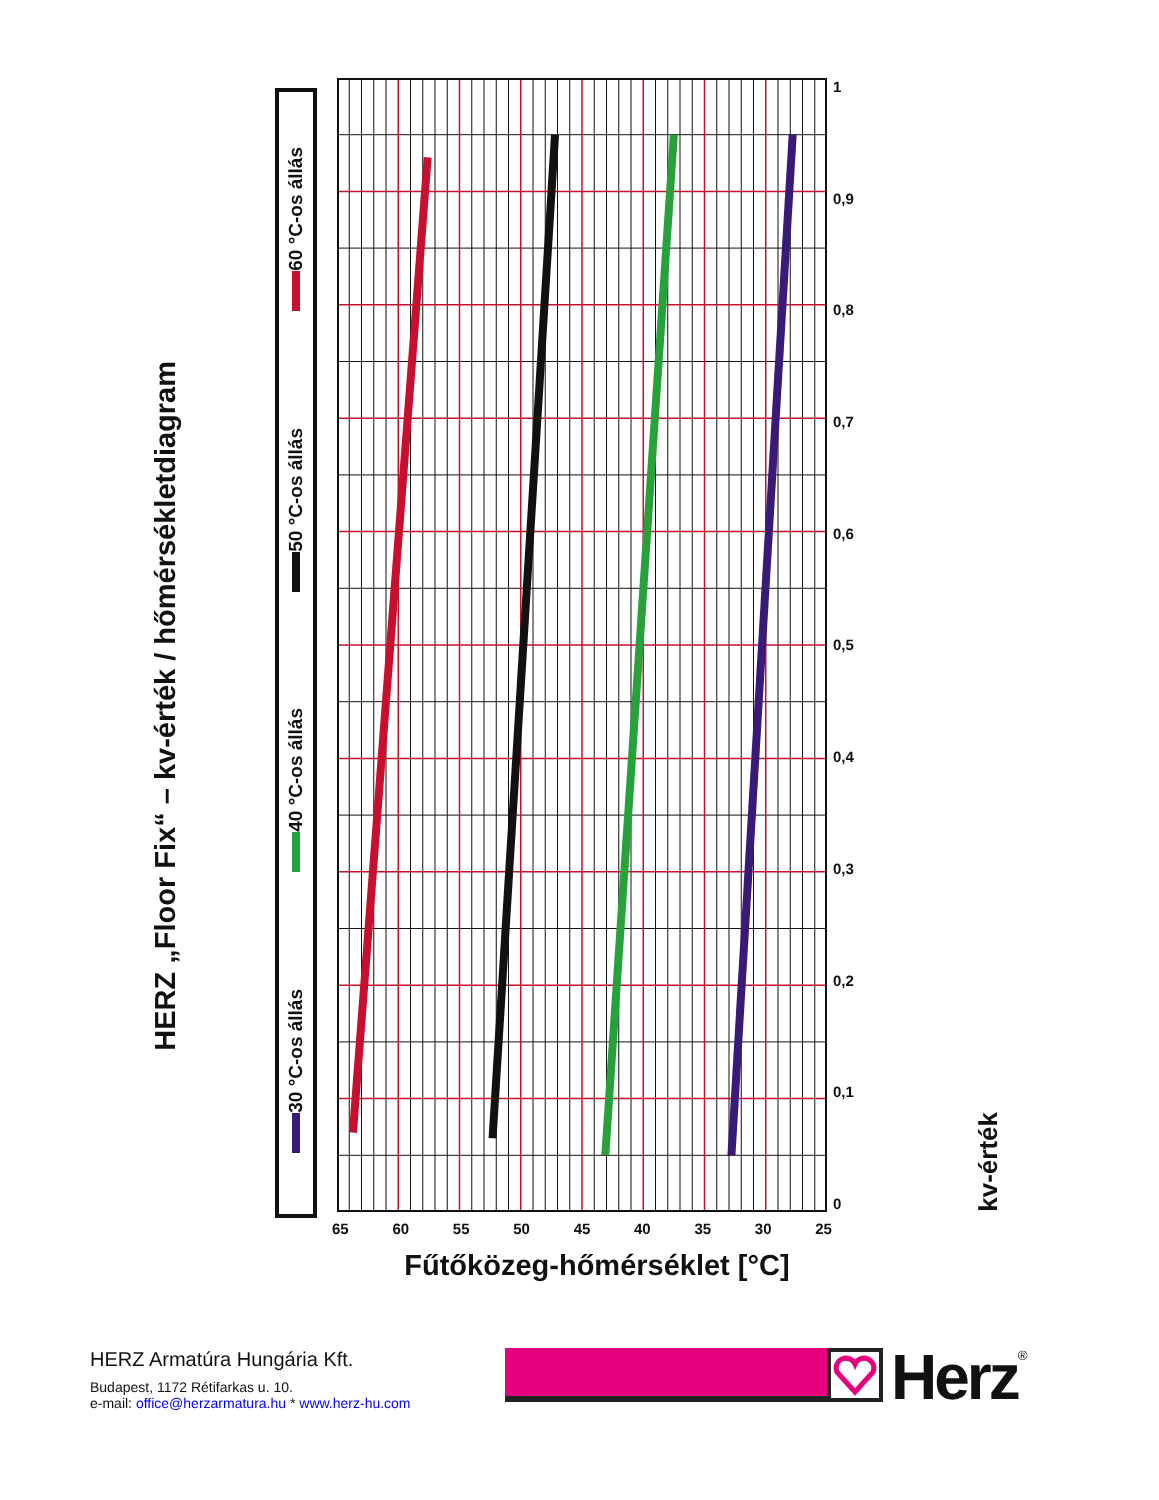HERZ „Floor Fix“ – kv-érték / hőmérsékletdiagram
30 °C-os állás
40 °C-os állás
50 °C-os állás
60 °C-os állás
65 60 55 50 45 40 35 30 25
Fűtőközeg-hőmérséklet [°C]
1
0,9
0,8
0,7
0,6
0,5
0,4
0,3
0,2
0,1
0
kv-érték
HERZ Armatúra Hungária Kft.
Budapest, 1172 Rétifarkas u. 10.
e-mail: office@herzarmatura.hu * www.herz-hu.com
Herz
<sup>®</sup>